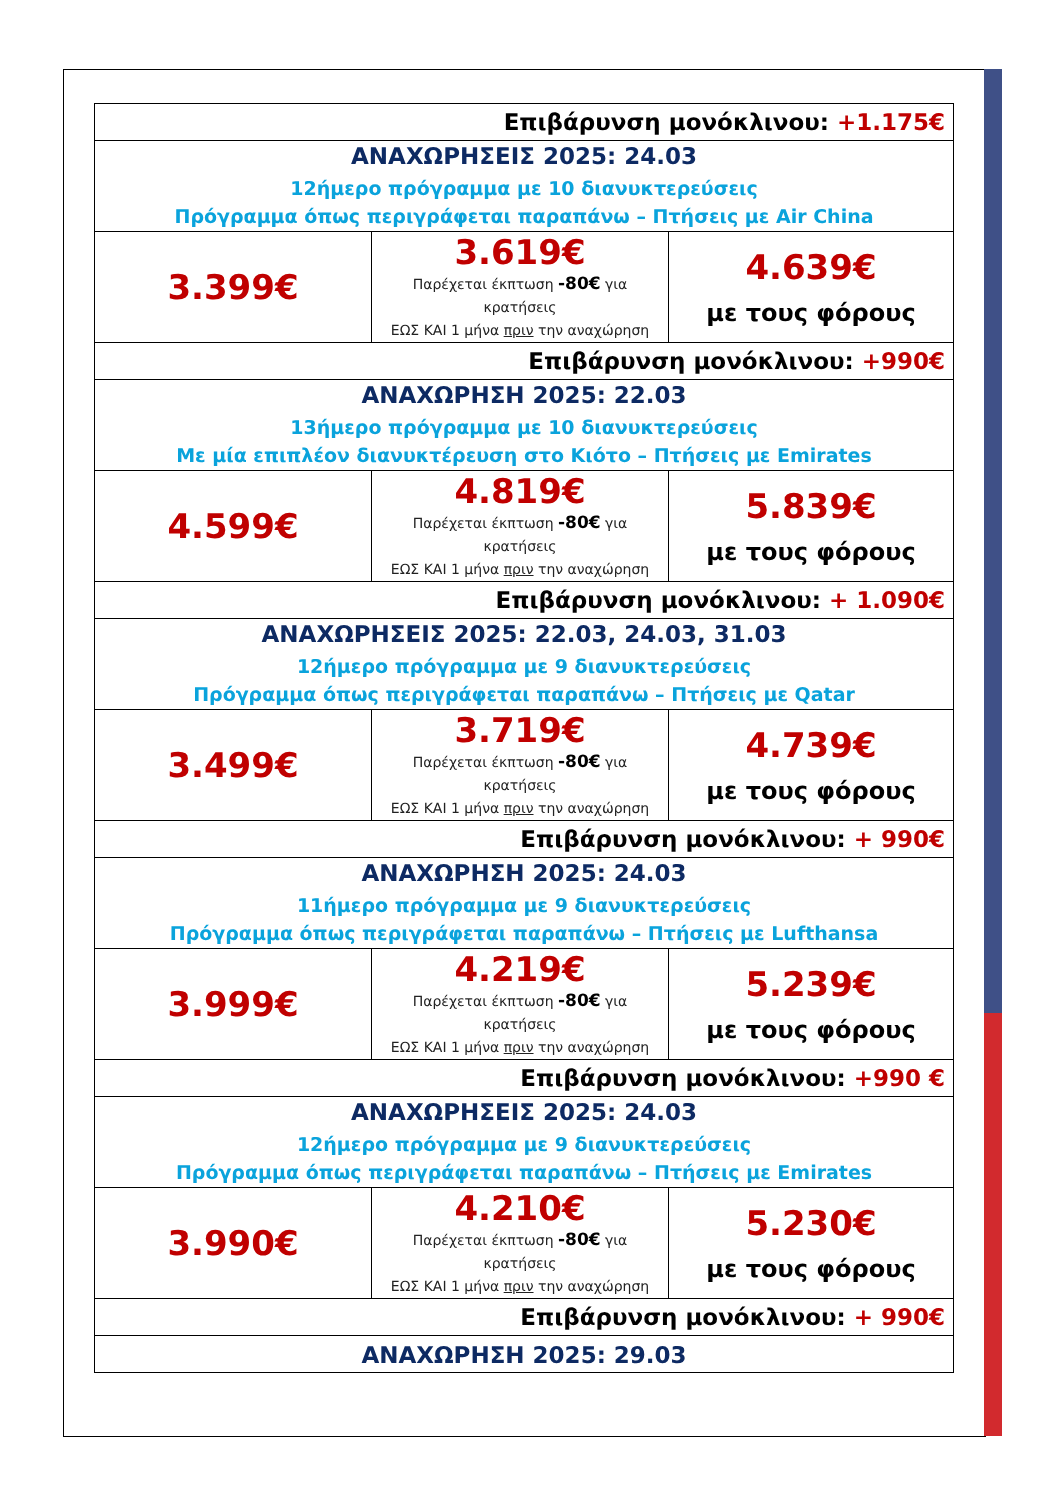| Επιβάρυνση μονόκλινου: +1.175€ | | |
| ΑΝΑΧΩΡΗΣΕΙΣ 2025: 24.03 12ήμερο πρόγραμμα με 10 διανυκτερεύσεις Πρόγραμμα όπως περιγράφεται παραπάνω – Πτήσεις με Air China | | |
| 3.399€ | 3.619€ Παρέχεται έκπτωση -80€ για κρατήσεις ΕΩΣ ΚΑΙ 1 μήνα πριν την αναχώρηση | 4.639€ με τους φόρους |
| Επιβάρυνση μονόκλινου: +990€ | | |
| ΑΝΑΧΩΡΗΣΗ 2025: 22.03 13ήμερο πρόγραμμα με 10 διανυκτερεύσεις Με μία επιπλέον διανυκτέρευση στο Κιότο – Πτήσεις με Emirates | | |
| 4.599€ | 4.819€ Παρέχεται έκπτωση -80€ για κρατήσεις ΕΩΣ ΚΑΙ 1 μήνα πριν την αναχώρηση | 5.839€ με τους φόρους |
| Επιβάρυνση μονόκλινου: + 1.090€ | | |
| ΑΝΑΧΩΡΗΣΕΙΣ 2025: 22.03, 24.03, 31.03 12ήμερο πρόγραμμα με 9 διανυκτερεύσεις Πρόγραμμα όπως περιγράφεται παραπάνω – Πτήσεις με Qatar | | |
| 3.499€ | 3.719€ Παρέχεται έκπτωση -80€ για κρατήσεις ΕΩΣ ΚΑΙ 1 μήνα πριν την αναχώρηση | 4.739€ με τους φόρους |
| Επιβάρυνση μονόκλινου: + 990€ | | |
| ΑΝΑΧΩΡΗΣΗ 2025: 24.03 11ήμερο πρόγραμμα με 9 διανυκτερεύσεις Πρόγραμμα όπως περιγράφεται παραπάνω – Πτήσεις με Lufthansa | | |
| 3.999€ | 4.219€ Παρέχεται έκπτωση -80€ για κρατήσεις ΕΩΣ ΚΑΙ 1 μήνα πριν την αναχώρηση | 5.239€ με τους φόρους |
| Επιβάρυνση μονόκλινου: +990 € | | |
| ΑΝΑΧΩΡΗΣΕΙΣ 2025: 24.03 12ήμερο πρόγραμμα με 9 διανυκτερεύσεις Πρόγραμμα όπως περιγράφεται παραπάνω – Πτήσεις με Emirates | | |
| 3.990€ | 4.210€ Παρέχεται έκπτωση -80€ για κρατήσεις ΕΩΣ ΚΑΙ 1 μήνα πριν την αναχώρηση | 5.230€ με τους φόρους |
| Επιβάρυνση μονόκλινου: + 990€ | | |
| ΑΝΑΧΩΡΗΣΗ 2025: 29.03 | | |